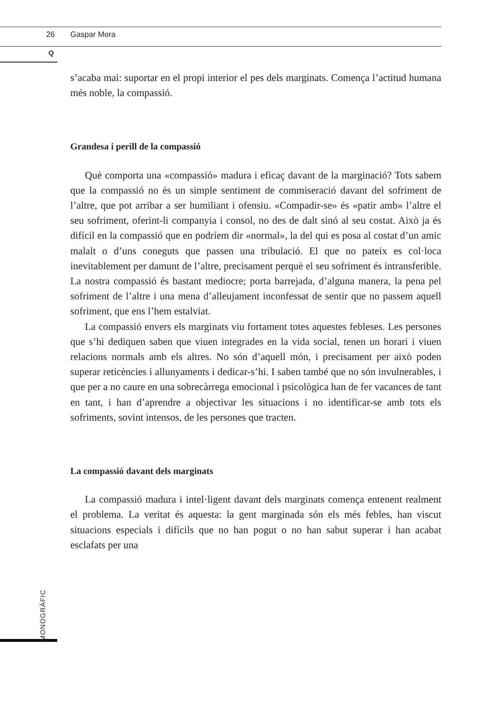26 Gaspar Mora
Q
MONOGRÀFIC
s’acaba mai: suportar en el propi interior el pes dels marginats. Comença l’actitud humana més noble, la compassió.
Grandesa i perill de la compassió
Què comporta una «compassió» madura i eficaç davant de la marginació? Tots sabem que la compassió no és un simple sentiment de commiseració davant del sofriment de l’altre, que pot arribar a ser humiliant i ofensiu. «Compadir-se» és «patir amb» l’altre el seu sofriment, oferint-li companyia i consol, no des de dalt sinó al seu costat. Això ja és difícil en la compassió que en podríem dir «normal», la del qui es posa al costat d’un amic malalt o d’uns coneguts que passen una tribulació. El que no pateix es col·loca inevitablement per damunt de l’altre, precisament perquè el seu sofriment és intransferible. La nostra compassió és bastant mediocre; porta barrejada, d’alguna manera, la pena pel sofriment de l’altre i una mena d’alleujament inconfessat de sentir que no passem aquell sofriment, que ens l’hem estalviat.
La compassió envers els marginats viu fortament totes aquestes febleses. Les persones que s’hi dediquen saben que viuen integrades en la vida social, tenen un horari i viuen relacions normals amb els altres. No són d’aquell món, i precisament per això poden superar reticències i allunyaments i dedicar-s’hi. I saben també que no són invulnerables, i que per a no caure en una sobrecàrrega emocional i psicològica han de fer vacances de tant en tant, i han d’aprendre a objectivar les situacions i no identificar-se amb tots els sofriments, sovint intensos, de les persones que tracten.
La compassió davant dels marginats
La compassió madura i intel·ligent davant dels marginats comença entenent realment el problema. La veritat és aquesta: la gent marginada són els més febles, han viscut situacions especials i difícils que no han pogut o no han sabut superar i han acabat esclafats per una